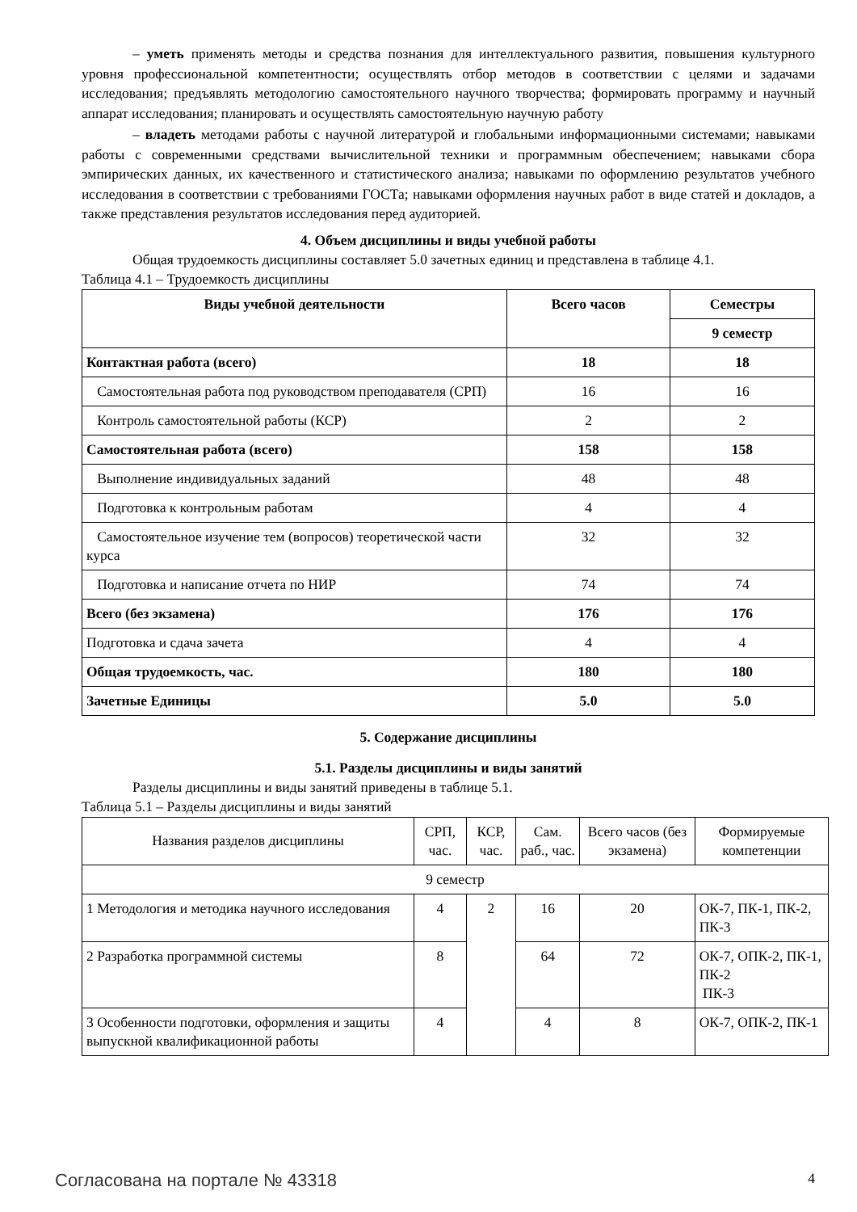– уметь применять методы и средства познания для интеллектуального развития, повышения культурного уровня профессиональной компетентности; осуществлять отбор методов в соответствии с целями и задачами исследования; предъявлять методологию самостоятельного научного творчества; формировать программу и научный аппарат исследования; планировать и осуществлять самостоятельную научную работу
– владеть методами работы с научной литературой и глобальными информационными системами; навыками работы с современными средствами вычислительной техники и программным обеспечением; навыками сбора эмпирических данных, их качественного и статистического анализа; навыками по оформлению результатов учебного исследования в соответствии с требованиями ГОСТа; навыками оформления научных работ в виде статей и докладов, а также представления результатов исследования перед аудиторией.
4. Объем дисциплины и виды учебной работы
Общая трудоемкость дисциплины составляет 5.0 зачетных единиц и представлена в таблице 4.1.
Таблица 4.1 – Трудоемкость дисциплины
| Виды учебной деятельности | Всего часов | Семестры |
| --- | --- | --- |
| | | 9 семестр |
| Контактная работа (всего) | 18 | 18 |
| Самостоятельная работа под руководством преподавателя (СРП) | 16 | 16 |
| Контроль самостоятельной работы (КСР) | 2 | 2 |
| Самостоятельная работа (всего) | 158 | 158 |
| Выполнение индивидуальных заданий | 48 | 48 |
| Подготовка к контрольным работам | 4 | 4 |
| Самостоятельное изучение тем (вопросов) теоретической части курса | 32 | 32 |
| Подготовка и написание отчета по НИР | 74 | 74 |
| Всего (без экзамена) | 176 | 176 |
| Подготовка и сдача зачета | 4 | 4 |
| Общая трудоемкость, час. | 180 | 180 |
| Зачетные Единицы | 5.0 | 5.0 |
5. Содержание дисциплины
5.1. Разделы дисциплины и виды занятий
Разделы дисциплины и виды занятий приведены в таблице 5.1.
Таблица 5.1 – Разделы дисциплины и виды занятий
| Названия разделов дисциплины | СРП, час. | КСР, час. | Сам. раб., час. | Всего часов (без экзамена) | Формируемые компетенции |
| --- | --- | --- | --- | --- | --- |
| 9 семестр | | | | | |
| 1 Методология и методика научного исследования | 4 | 2 | 16 | 20 | ОК-7, ПК-1, ПК-2, ПК-3 |
| 2 Разработка программной системы | 8 | | 64 | 72 | ОК-7, ОПК-2, ПК-1, ПК-2 ПК-3 |
| 3 Особенности подготовки, оформления и защиты выпускной квалификационной работы | 4 | | 4 | 8 | ОК-7, ОПК-2, ПК-1 |
Согласована на портале № 43318 4